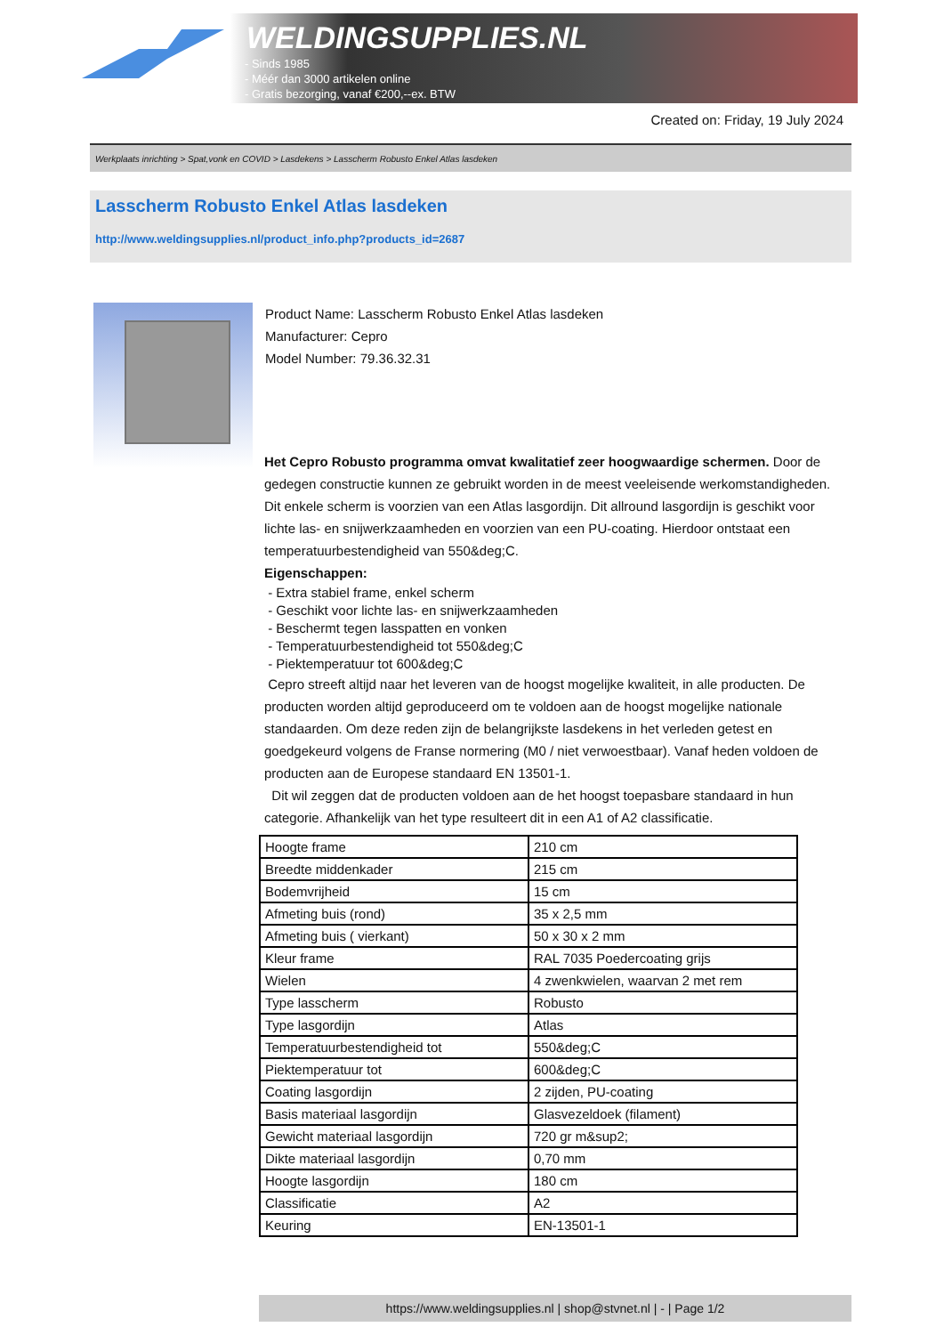WELDINGSUPPLIES.NL
- Sinds 1985
- Méér dan 3000 artikelen online
- Gratis bezorging, vanaf €200,--ex. BTW
Created on: Friday, 19 July 2024
Werkplaats inrichting > Spat,vonk en COVID > Lasdekens > Lasscherm Robusto Enkel Atlas lasdeken
Lasscherm Robusto Enkel Atlas lasdeken
http://www.weldingsupplies.nl/product_info.php?products_id=2687
Product Name: Lasscherm Robusto Enkel Atlas lasdeken
Manufacturer: Cepro
Model Number: 79.36.32.31
Het Cepro Robusto programma omvat kwalitatief zeer hoogwaardige schermen. Door de gedegen constructie kunnen ze gebruikt worden in de meest veeleisende werkomstandigheden. Dit enkele scherm is voorzien van een Atlas lasgordijn. Dit allround lasgordijn is geschikt voor lichte las- en snijwerkzaamheden en voorzien van een PU-coating. Hierdoor ontstaat een temperatuurbestendigheid van 550&deg;C.
Eigenschappen:
- Extra stabiel frame, enkel scherm
- Geschikt voor lichte las- en snijwerkzaamheden
- Beschermt tegen lasspatten en vonken
- Temperatuurbestendigheid tot 550&deg;C
- Piektemperatuur tot 600&deg;C
Cepro streeft altijd naar het leveren van de hoogst mogelijke kwaliteit, in alle producten. De producten worden altijd geproduceerd om te voldoen aan de hoogst mogelijke nationale standaarden. Om deze reden zijn de belangrijkste lasdekens in het verleden getest en goedgekeurd volgens de Franse normering (M0 / niet verwoestbaar). Vanaf heden voldoen de producten aan de Europese standaard EN 13501-1.
Dit wil zeggen dat de producten voldoen aan de het hoogst toepasbare standaard in hun categorie. Afhankelijk van het type resulteert dit in een A1 of A2 classificatie.
| Hoogte frame | 210 cm |
| Breedte middenkader | 215 cm |
| Bodemvrijheid | 15 cm |
| Afmeting buis (rond) | 35 x 2,5 mm |
| Afmeting buis ( vierkant) | 50 x 30 x 2 mm |
| Kleur frame | RAL 7035 Poedercoating grijs |
| Wielen | 4 zwenkwielen, waarvan 2 met rem |
| Type lasscherm | Robusto |
| Type lasgordijn | Atlas |
| Temperatuurbestendigheid tot | 550&deg;C |
| Piektemperatuur tot | 600&deg;C |
| Coating lasgordijn | 2 zijden, PU-coating |
| Basis materiaal lasgordijn | Glasvezeldoek (filament) |
| Gewicht materiaal lasgordijn | 720 gr m&sup2; |
| Dikte materiaal lasgordijn | 0,70 mm |
| Hoogte lasgordijn | 180 cm |
| Classificatie | A2 |
| Keuring | EN-13501-1 |
https://www.weldingsupplies.nl | shop@stvnet.nl | - | Page 1/2